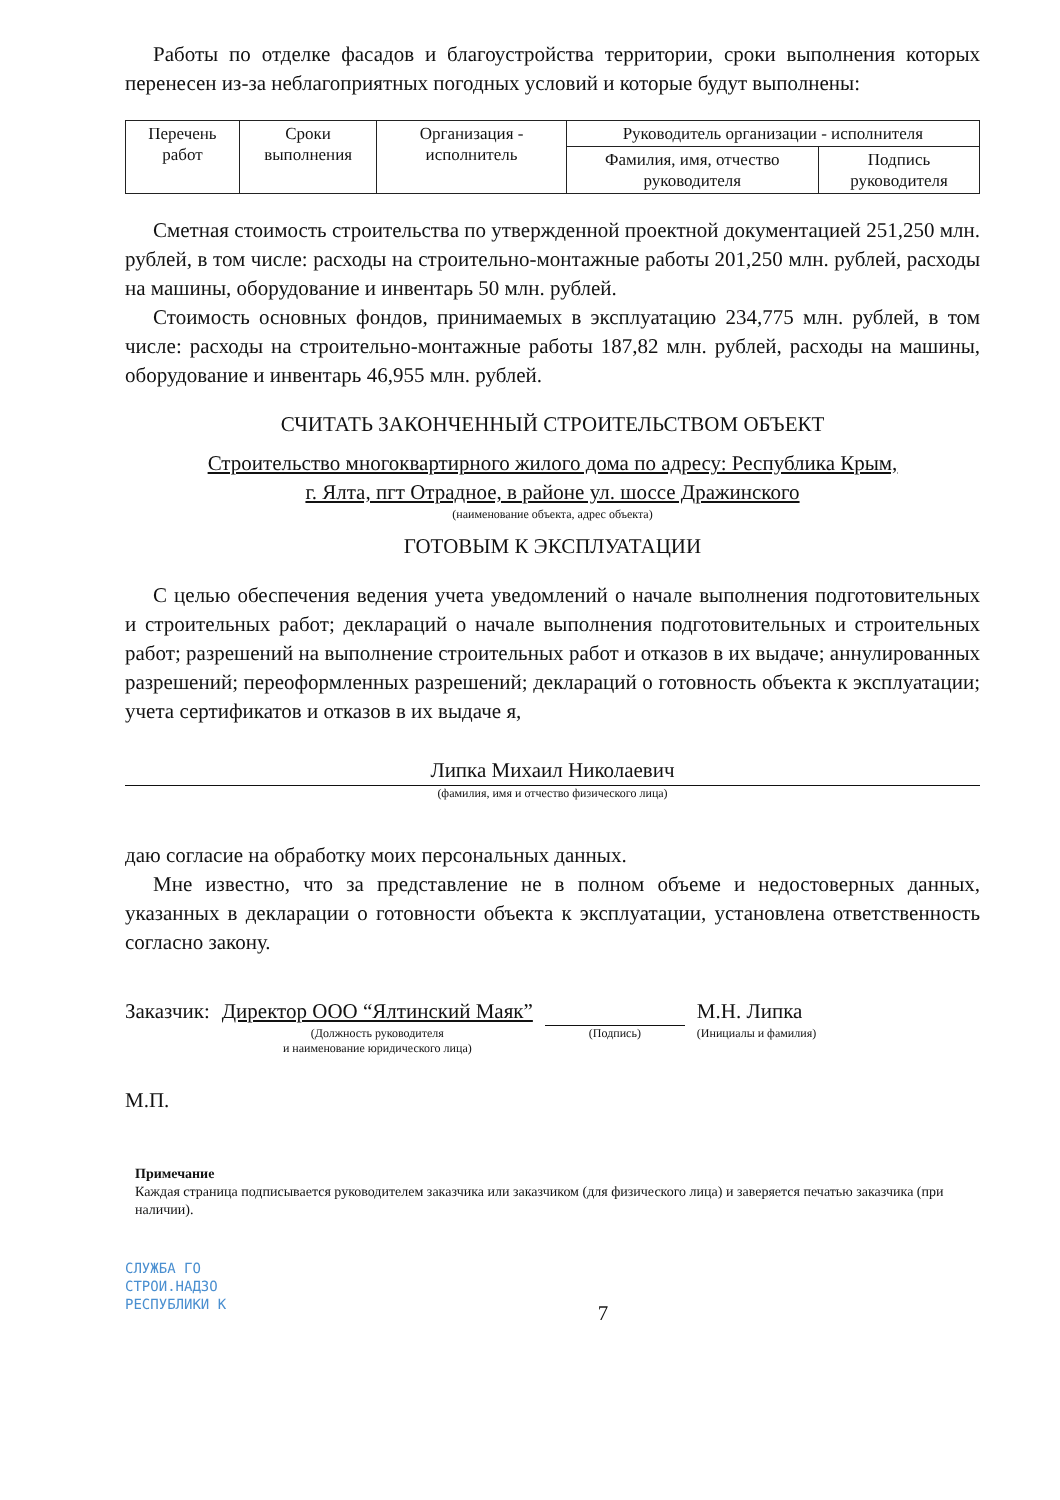Работы по отделке фасадов и благоустройства территории, сроки выполнения которых перенесен из-за неблагоприятных погодных условий и которые будут выполнены:
| Перечень работ | Сроки выполнения | Организация - исполнитель | Руководитель организации - исполнителя | |
| --- | --- | --- | --- | --- |
| | | | Фамилия, имя, отчество руководителя | Подпись руководителя |
Сметная стоимость строительства по утвержденной проектной документацией 251,250 млн. рублей, в том числе: расходы на строительно-монтажные работы 201,250 млн. рублей, расходы на машины, оборудование и инвентарь 50 млн. рублей.
Стоимость основных фондов, принимаемых в эксплуатацию 234,775 млн. рублей, в том числе: расходы на строительно-монтажные работы 187,82 млн. рублей, расходы на машины, оборудование и инвентарь 46,955 млн. рублей.
СЧИТАТЬ ЗАКОНЧЕННЫЙ СТРОИТЕЛЬСТВОМ ОБЪЕКТ
Строительство многоквартирного жилого дома по адресу: Республика Крым,
г. Ялта, пгт Отрадное, в районе ул. шоссе Дражинского
(наименование объекта, адрес объекта)
ГОТОВЫМ К ЭКСПЛУАТАЦИИ
С целью обеспечения ведения учета уведомлений о начале выполнения подготовительных и строительных работ; деклараций о начале выполнения подготовительных и строительных работ; разрешений на выполнение строительных работ и отказов в их выдаче; аннулированных разрешений; переоформленных разрешений; деклараций о готовность объекта к эксплуатации; учета сертификатов и отказов в их выдаче я,
Липка Михаил Николаевич
(фамилия, имя и отчество физического лица)
даю согласие на обработку моих персональных данных.
Мне известно, что за представление не в полном объеме и недостоверных данных, указанных в декларации о готовности объекта к эксплуатации, установлена ответственность согласно закону.
Заказчик: Директор ООО “Ялтинский Маяк”
(Должность руководителя
и наименование юридического лица)
(Подпись)
М.Н. Липка
(Инициалы и фамилия)
М.П.
Примечание
Каждая страница подписывается руководителем заказчика или заказчиком (для физического лица) и заверяется печатью заказчика (при наличии).
СЛУЖБА ГО
СТРОИ.НАДЗО
РЕСПУБЛИКИ К
7